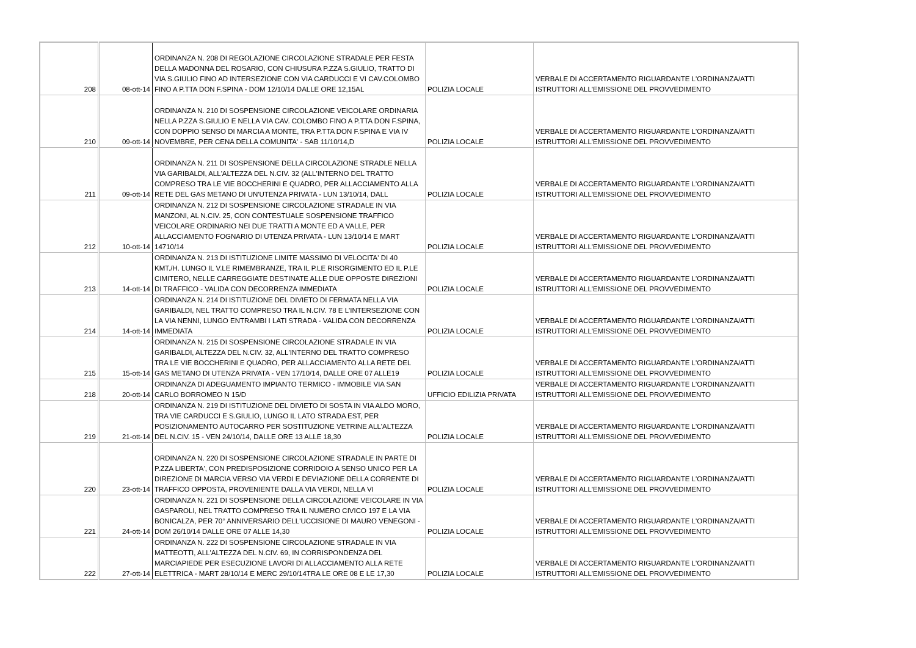| 208 | 08-ott-14 | ORDINANZA N. 208 DI REGOLAZIONE CIRCOLAZIONE STRADALE PER FESTA DELLA MADONNA DEL ROSARIO, CON CHIUSURA P.ZZA S.GIULIO, TRATTO DI VIA S.GIULIO FINO AD INTERSEZIONE CON VIA CARDUCCI E VI CAV.COLOMBO FINO A P.TTA DON F.SPINA - DOM 12/10/14 DALLE ORE 12,15AL | POLIZIA LOCALE | VERBALE DI ACCERTAMENTO RIGUARDANTE L'ORDINANZA/ATTI ISTRUTTORI ALL'EMISSIONE DEL PROVVEDIMENTO |
| 210 | 09-ott-14 | ORDINANZA N. 210 DI SOSPENSIONE CIRCOLAZIONE VEICOLARE ORDINARIA NELLA P.ZZA S.GIULIO E NELLA VIA CAV. COLOMBO FINO A P.TTA DON F.SPINA, CON DOPPIO SENSO DI MARCIA A MONTE, TRA P.TTA DON F.SPINA E VIA IV NOVEMBRE, PER CENA DELLA COMUNITA' - SAB 11/10/14,D | POLIZIA LOCALE | VERBALE DI ACCERTAMENTO RIGUARDANTE L'ORDINANZA/ATTI ISTRUTTORI ALL'EMISSIONE DEL PROVVEDIMENTO |
| 211 | 09-ott-14 | ORDINANZA N. 211 DI SOSPENSIONE DELLA CIRCOLAZIONE STRADLE NELLA VIA GARIBALDI, ALL'ALTEZZA DEL N.CIV. 32 (ALL'INTERNO DEL TRATTO COMPRESO TRA LE VIE BOCCHERINI E QUADRO, PER ALLACCIAMENTO ALLA RETE DEL GAS METANO DI UN'UTENZA PRIVATA - LUN 13/10/14, DALL | POLIZIA LOCALE | VERBALE DI ACCERTAMENTO RIGUARDANTE L'ORDINANZA/ATTI ISTRUTTORI ALL'EMISSIONE DEL PROVVEDIMENTO |
| 212 | 10-ott-14 | ORDINANZA N. 212 DI SOSPENSIONE CIRCOLAZIONE STRADALE IN VIA MANZONI, AL N.CIV. 25, CON CONTESTUALE SOSPENSIONE TRAFFICO VEICOLARE ORDINARIO NEI DUE TRATTI A MONTE ED A VALLE, PER ALLACCIAMENTO FOGNARIO DI UTENZA PRIVATA - LUN 13/10/14 E MART 14710/14 | POLIZIA LOCALE | VERBALE DI ACCERTAMENTO RIGUARDANTE L'ORDINANZA/ATTI ISTRUTTORI ALL'EMISSIONE DEL PROVVEDIMENTO |
| 213 | 14-ott-14 | ORDINANZA N. 213 DI ISTITUZIONE LIMITE MASSIMO DI VELOCITA' DI 40 KMT./H. LUNGO IL V.LE RIMEMBRANZE, TRA IL P.LE RISORGIMENTO ED IL P.LE CIMITERO, NELLE CARREGGIATE DESTINATE ALLE DUE OPPOSTE DIREZIONI DI TRAFFICO - VALIDA CON DECORRENZA IMMEDIATA | POLIZIA LOCALE | VERBALE DI ACCERTAMENTO RIGUARDANTE L'ORDINANZA/ATTI ISTRUTTORI ALL'EMISSIONE DEL PROVVEDIMENTO |
| 214 | 14-ott-14 | ORDINANZA N. 214 DI ISTITUZIONE DEL DIVIETO DI FERMATA NELLA VIA GARIBALDI, NEL TRATTO COMPRESO TRA IL N.CIV. 78 E L'INTERSEZIONE CON LA VIA NENNI, LUNGO ENTRAMBI I LATI STRADA - VALIDA CON DECORRENZA IMMEDIATA | POLIZIA LOCALE | VERBALE DI ACCERTAMENTO RIGUARDANTE L'ORDINANZA/ATTI ISTRUTTORI ALL'EMISSIONE DEL PROVVEDIMENTO |
| 215 | 15-ott-14 | ORDINANZA N. 215 DI SOSPENSIONE CIRCOLAZIONE STRADALE IN VIA GARIBALDI, ALTEZZA DEL N.CIV. 32, ALL'INTERNO DEL TRATTO COMPRESO TRA LE VIE BOCCHERINI E QUADRO, PER ALLACCIAMENTO ALLA RETE DEL GAS METANO DI UTENZA PRIVATA - VEN 17/10/14, DALLE ORE 07 ALLE19 | POLIZIA LOCALE | VERBALE DI ACCERTAMENTO RIGUARDANTE L'ORDINANZA/ATTI ISTRUTTORI ALL'EMISSIONE DEL PROVVEDIMENTO |
| 218 | 20-ott-14 | ORDINANZA DI ADEGUAMENTO IMPIANTO TERMICO - IMMOBILE VIA SAN CARLO BORROMEO N 15/D | UFFICIO EDILIZIA PRIVATA | VERBALE DI ACCERTAMENTO RIGUARDANTE L'ORDINANZA/ATTI ISTRUTTORI ALL'EMISSIONE DEL PROVVEDIMENTO |
| 219 | 21-ott-14 | ORDINANZA N. 219 DI ISTITUZIONE DEL DIVIETO DI SOSTA IN VIA ALDO MORO, TRA VIE CARDUCCI E S.GIULIO, LUNGO IL LATO STRADA EST, PER POSIZIONAMENTO AUTOCARRO PER SOSTITUZIONE VETRINE ALL'ALTEZZA DEL N.CIV. 15 - VEN 24/10/14, DALLE ORE 13 ALLE 18,30 | POLIZIA LOCALE | VERBALE DI ACCERTAMENTO RIGUARDANTE L'ORDINANZA/ATTI ISTRUTTORI ALL'EMISSIONE DEL PROVVEDIMENTO |
| 220 | 23-ott-14 | ORDINANZA N. 220 DI SOSPENSIONE CIRCOLAZIONE STRADALE IN PARTE DI P.ZZA LIBERTA', CON PREDISPOSIZIONE CORRIDOIO A SENSO UNICO PER LA DIREZIONE DI MARCIA VERSO VIA VERDI E DEVIAZIONE DELLA CORRENTE DI TRAFFICO OPPOSTA, PROVENIENTE DALLA VIA VERDI, NELLA VI | POLIZIA LOCALE | VERBALE DI ACCERTAMENTO RIGUARDANTE L'ORDINANZA/ATTI ISTRUTTORI ALL'EMISSIONE DEL PROVVEDIMENTO |
| 221 | 24-ott-14 | ORDINANZA N. 221 DI SOSPENSIONE DELLA CIRCOLAZIONE VEICOLARE IN VIA GASPAROLI, NEL TRATTO COMPRESO TRA IL NUMERO CIVICO 197 E LA VIA BONICALZA, PER 70° ANNIVERSARIO DELL'UCCISIONE DI MAURO VENEGONI - DOM 26/10/14 DALLE ORE 07 ALLE 14,30 | POLIZIA LOCALE | VERBALE DI ACCERTAMENTO RIGUARDANTE L'ORDINANZA/ATTI ISTRUTTORI ALL'EMISSIONE DEL PROVVEDIMENTO |
| 222 | 27-ott-14 | ORDINANZA N. 222 DI SOSPENSIONE CIRCOLAZIONE STRADALE IN VIA MATTEOTTI, ALL'ALTEZZA DEL N.CIV. 69, IN CORRISPONDENZA DEL MARCIAPIEDE PER ESECUZIONE LAVORI DI ALLACCIAMENTO ALLA RETE ELETTRICA - MART 28/10/14 E MERC 29/10/14TRA LE ORE 08 E LE 17,30 | POLIZIA LOCALE | VERBALE DI ACCERTAMENTO RIGUARDANTE L'ORDINANZA/ATTI ISTRUTTORI ALL'EMISSIONE DEL PROVVEDIMENTO |